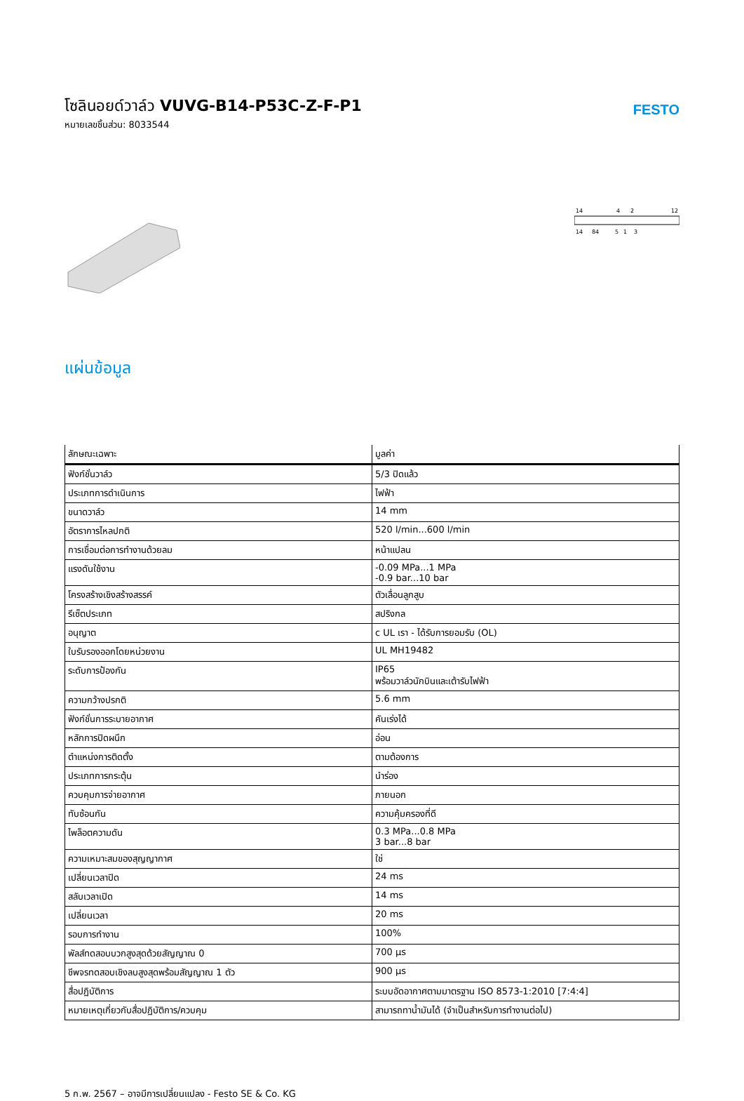โซลินอยด์วาล์ว VUVG-B14-P53C-Z-F-P1
หมายเลขชิ้นส่วน: 8033544
FESTO
14
4
2
12
14
84
5
1
3
แผ่นข้อมูล
| ลักษณะเฉพาะ | มูลค่า |
| --- | --- |
| ฟังก์ชั่นวาล์ว | 5/3 ปิดแล้ว |
| ประเภทการดำเนินการ | ไฟฟ้า |
| ขนาดวาล์ว | 14 mm |
| อัตราการไหลปกติ | 520 l/min...600 l/min |
| การเชื่อมต่อการทำงานด้วยลม | หน้าแปลน |
| แรงดันใช้งาน | -0.09 MPa...1 MPa -0.9 bar...10 bar |
| โครงสร้างเชิงสร้างสรรค์ | ตัวเลื่อนลูกสูบ |
| รีเซ็ตประเภท | สปริงกล |
| อนุญาต | c UL เรา - ได้รับการยอมรับ (OL) |
| ใบรับรองออกโดยหน่วยงาน | UL MH19482 |
| ระดับการป้องกัน | IP65 พร้อมวาล์วนักบินและเต้ารับไฟฟ้า |
| ความกว้างปรกติ | 5.6 mm |
| ฟังก์ชั่นการระบายอากาศ | คันเร่งได้ |
| หลักการปิดผนึก | อ่อน |
| ตำแหน่งการติดตั้ง | ตามต้องการ |
| ประเภทการกระตุ้น | นำร่อง |
| ควบคุมการจ่ายอากาศ | ภายนอก |
| ทับซ้อนกัน | ความคุ้มครองที่ดี |
| ไพล็อตความดัน | 0.3 MPa...0.8 MPa 3 bar...8 bar |
| ความเหมาะสมของสุญญากาศ | ใช่ |
| เปลี่ยนเวลาปิด | 24 ms |
| สลับเวลาเปิด | 14 ms |
| เปลี่ยนเวลา | 20 ms |
| รอบการทำงาน | 100% |
| พัลส์ทดสอบบวกสูงสุดด้วยสัญญาณ 0 | 700 µs |
| ชีพจรทดสอบเชิงลบสูงสุดพร้อมสัญญาณ 1 ตัว | 900 µs |
| สื่อปฏิบัติการ | ระบบอัดอากาศตามมาตรฐาน ISO 8573-1:2010 [7:4:4] |
| หมายเหตุเกี่ยวกับสื่อปฏิบัติการ/ควบคุม | สามารถทาน้ำมันได้ (จำเป็นสำหรับการทำงานต่อไป) |
5 ก.พ. 2567 – อาจมีการเปลี่ยนแปลง - Festo SE & Co. KG